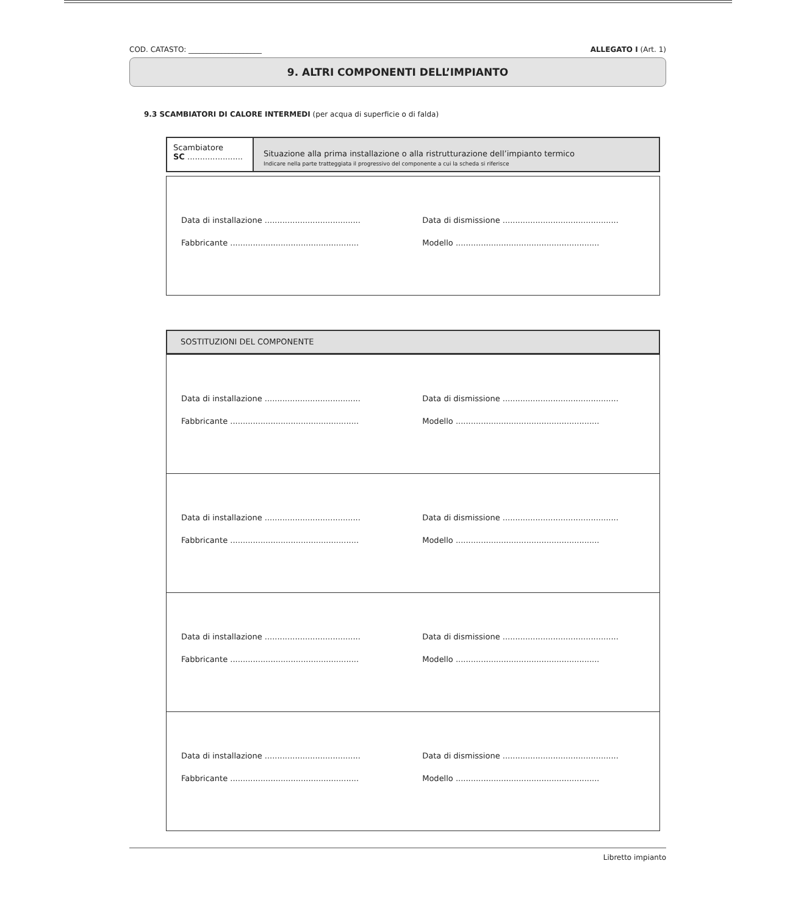COD. CATASTO: ____________________ ALLEGATO I (Art. 1)
9. ALTRI COMPONENTI DELL’IMPIANTO
9.3 SCAMBIATORI DI CALORE INTERMEDI (per acqua di superficie o di falda)
Scambiatore
SC ......................
Situazione alla prima installazione o alla ristrutturazione dell’impianto termico
Indicare nella parte tratteggiata il progressivo del componente a cui la scheda si riferisce
Data di installazione ...................................... Data di dismissione ..............................................
Fabbricante ................................................... Modello .........................................................
SOSTITUZIONI DEL COMPONENTE
Data di installazione ...................................... Data di dismissione ..............................................
Fabbricante ................................................... Modello .........................................................
Data di installazione ...................................... Data di dismissione ..............................................
Fabbricante ................................................... Modello .........................................................
Data di installazione ...................................... Data di dismissione ..............................................
Fabbricante ................................................... Modello .........................................................
Data di installazione ...................................... Data di dismissione ..............................................
Fabbricante ................................................... Modello .........................................................
Libretto impianto